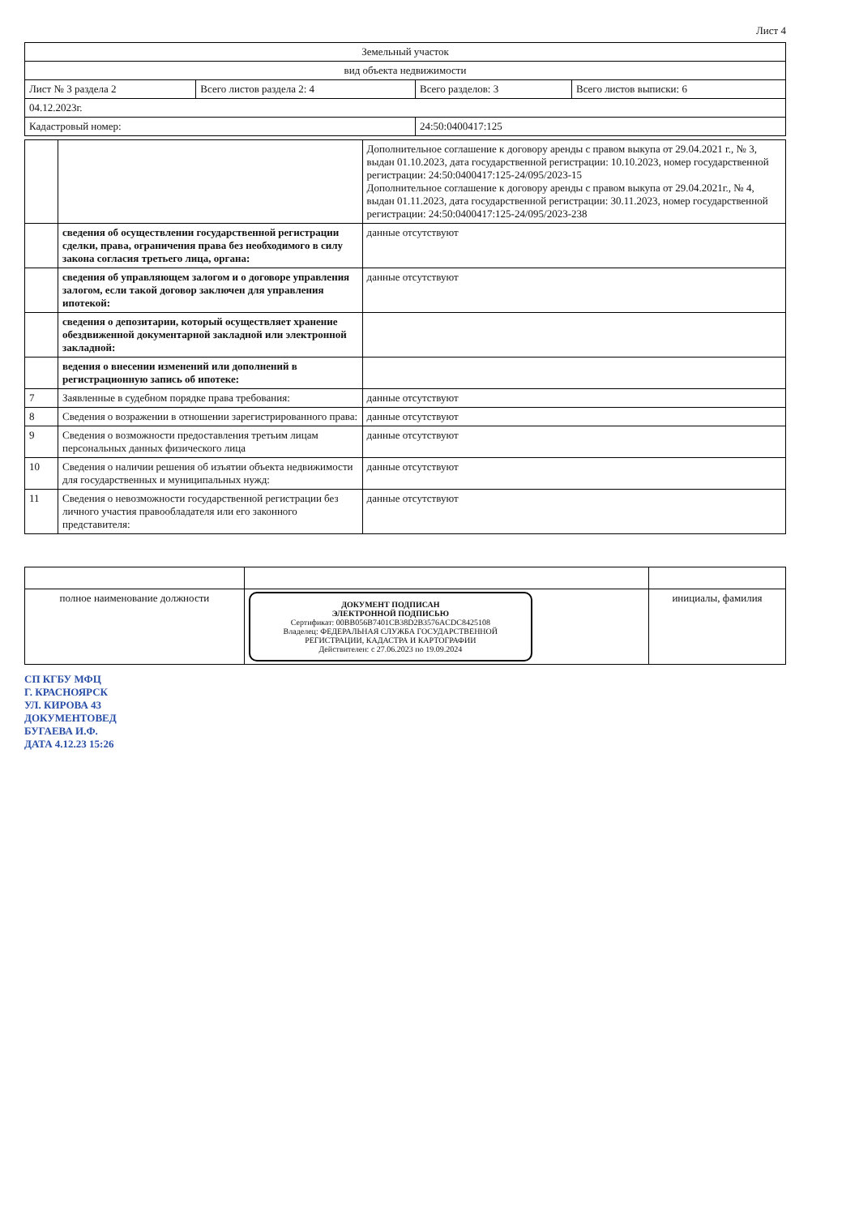Лист 4
| Земельный участок | | | |
| --- | --- | --- | --- |
| вид объекта недвижимости | | | |
| Лист № 3 раздела 2 | Всего листов раздела 2: 4 | Всего разделов: 3 | Всего листов выписки: 6 |
| 04.12.2023г. | | | |
| Кадастровый номер: | | 24:50:0400417:125 | |
| | | Дополнительное соглашение к договору аренды с правом выкупа от 29.04.2021 г., № 3, выдан 01.10.2023, дата государственной регистрации: 10.10.2023, номер государственной регистрации: 24:50:0400417:125-24/095/2023-15 Дополнительное соглашение к договору аренды с правом выкупа от 29.04.2021г., № 4, выдан 01.11.2023, дата государственной регистрации: 30.11.2023, номер государственной регистрации: 24:50:0400417:125-24/095/2023-238 |
| | сведения об осуществлении государственной регистрации сделки, права, ограничения права без необходимого в силу закона согласия третьего лица, органа: | данные отсутствуют |
| | сведения об управляющем залогом и о договоре управления залогом, если такой договор заключен для управления ипотекой: | данные отсутствуют |
| | сведения о депозитарии, который осуществляет хранение обездвиженной документарной закладной или электронной закладной: | |
| | ведения о внесении изменений или дополнений в регистрационную запись об ипотеке: | |
| 7 | Заявленные в судебном порядке права требования: | данные отсутствуют |
| 8 | Сведения о возражении в отношении зарегистрированного права: | данные отсутствуют |
| 9 | Сведения о возможности предоставления третьим лицам персональных данных физического лица | данные отсутствуют |
| 10 | Сведения о наличии решения об изъятии объекта недвижимости для государственных и муниципальных нужд: | данные отсутствуют |
| 11 | Сведения о невозможности государственной регистрации без личного участия правообладателя или его законного представителя: | данные отсутствуют |
| полное наименование должности | ДОКУМЕНТ ПОДПИСАН ЭЛЕКТРОННОЙ ПОДПИСЬЮ Сертификат: 00BB056B7401CB38D2B3576ACDC8425108 Владелец: ФЕДЕРАЛЬНАЯ СЛУЖБА ГОСУДАРСТВЕННОЙ РЕГИСТРАЦИИ, КАДАСТРА И КАРТОГРАФИИ Действителен: с 27.06.2023 по 19.09.2024 | инициалы, фамилия |
СП КГБУ МФЦ
Г. КРАСНОЯРСК
УЛ. КИРОВА 43
ДОКУМЕНТОВЕД
БУГАЕВА И.Ф.
ДАТА 4.12.23 15:26